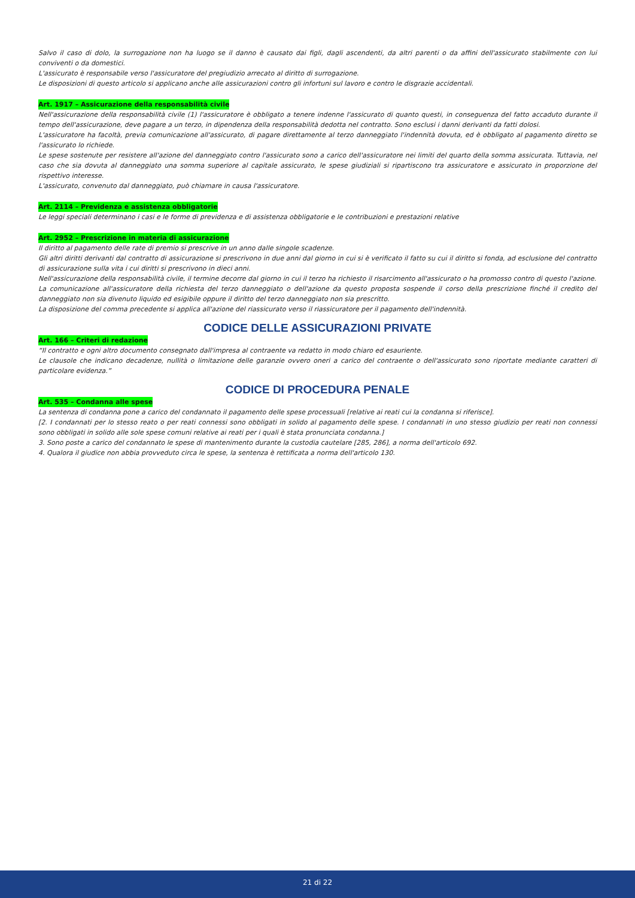Salvo il caso di dolo, la surrogazione non ha luogo se il danno è causato dai figli, dagli ascendenti, da altri parenti o da affini dell'assicurato stabilmente con lui conviventi o da domestici.
L'assicurato è responsabile verso l'assicuratore del pregiudizio arrecato al diritto di surrogazione.
Le disposizioni di questo articolo si applicano anche alle assicurazioni contro gli infortuni sul lavoro e contro le disgrazie accidentali.
Art. 1917 – Assicurazione della responsabilità civile
Nell'assicurazione della responsabilità civile (1) l'assicuratore è obbligato a tenere indenne l'assicurato di quanto questi, in conseguenza del fatto accaduto durante il tempo dell'assicurazione, deve pagare a un terzo, in dipendenza della responsabilità dedotta nel contratto. Sono esclusi i danni derivanti da fatti dolosi.
L'assicuratore ha facoltà, previa comunicazione all'assicurato, di pagare direttamente al terzo danneggiato l'indennità dovuta, ed è obbligato al pagamento diretto se l'assicurato lo richiede.
Le spese sostenute per resistere all'azione del danneggiato contro l'assicurato sono a carico dell'assicuratore nei limiti del quarto della somma assicurata. Tuttavia, nel caso che sia dovuta al danneggiato una somma superiore al capitale assicurato, le spese giudiziali si ripartiscono tra assicuratore e assicurato in proporzione del rispettivo interesse.
L'assicurato, convenuto dal danneggiato, può chiamare in causa l'assicuratore.
Art. 2114 – Previdenza e assistenza obbligatorie
Le leggi speciali determinano i casi e le forme di previdenza e di assistenza obbligatorie e le contribuzioni e prestazioni relative
Art. 2952 – Prescrizione in materia di assicurazione
Il diritto al pagamento delle rate di premio si prescrive in un anno dalle singole scadenze.
Gli altri diritti derivanti dal contratto di assicurazione si prescrivono in due anni dal giorno in cui si è verificato il fatto su cui il diritto si fonda, ad esclusione del contratto di assicurazione sulla vita i cui diritti si prescrivono in dieci anni.
Nell'assicurazione della responsabilità civile, il termine decorre dal giorno in cui il terzo ha richiesto il risarcimento all'assicurato o ha promosso contro di questo l'azione.
La comunicazione all'assicuratore della richiesta del terzo danneggiato o dell'azione da questo proposta sospende il corso della prescrizione finché il credito del danneggiato non sia divenuto liquido ed esigibile oppure il diritto del terzo danneggiato non sia prescritto.
La disposizione del comma precedente si applica all'azione del riassicurato verso il riassicuratore per il pagamento dell'indennità.
CODICE DELLE ASSICURAZIONI PRIVATE
Art. 166 – Criteri di redazione
“Il contratto e ogni altro documento consegnato dall'impresa al contraente va redatto in modo chiaro ed esauriente.
Le clausole che indicano decadenze, nullità o limitazione delle garanzie ovvero oneri a carico del contraente o dell'assicurato sono riportate mediante caratteri di particolare evidenza.”
CODICE DI PROCEDURA PENALE
Art. 535 – Condanna alle spese
La sentenza di condanna pone a carico del condannato il pagamento delle spese processuali [relative ai reati cui la condanna si riferisce].
[2. I condannati per lo stesso reato o per reati connessi sono obbligati in solido al pagamento delle spese. I condannati in uno stesso giudizio per reati non connessi sono obbligati in solido alle sole spese comuni relative ai reati per i quali è stata pronunciata condanna.]
3. Sono poste a carico del condannato le spese di mantenimento durante la custodia cautelare [285, 286], a norma dell'articolo 692.
4. Qualora il giudice non abbia provveduto circa le spese, la sentenza è rettificata a norma dell'articolo 130.
21 di 22